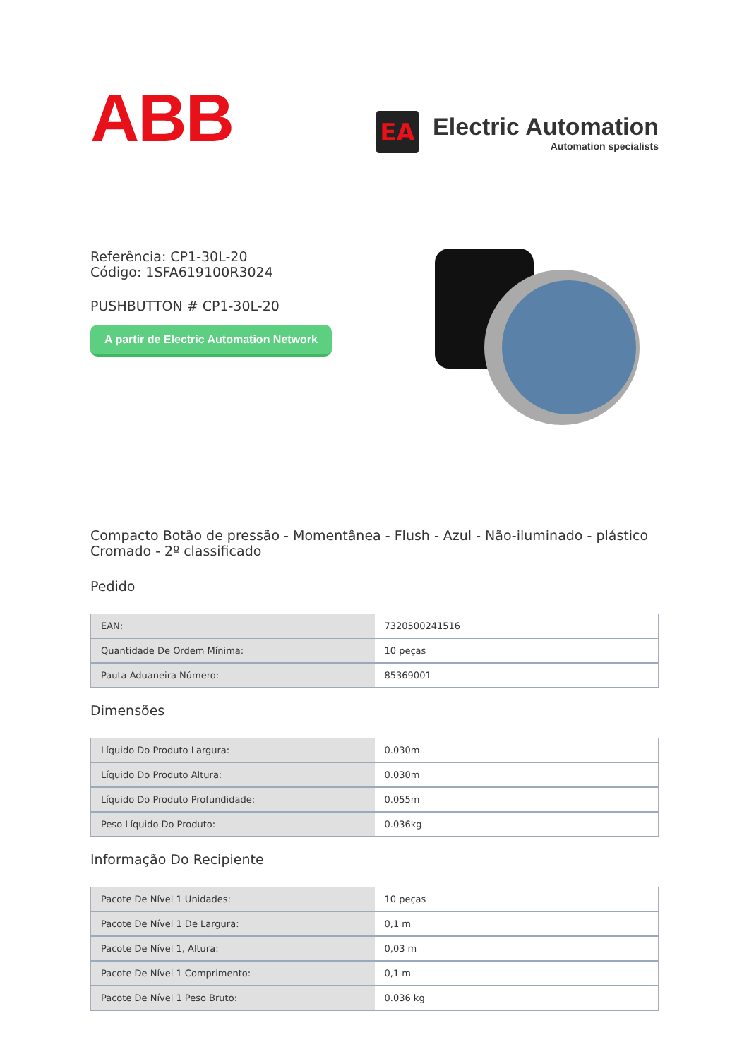ABB
EA
Electric Automation
Automation specialists
Referência: CP1-30L-20
Código: 1SFA619100R3024
PUSHBUTTON # CP1-30L-20
A partir de Electric Automation Network
Compacto Botão de pressão - Momentânea - Flush - Azul - Não-iluminado - plástico Cromado - 2º classificado
Pedido
| EAN: | 7320500241516 |
| Quantidade De Ordem Mínima: | 10 peças |
| Pauta Aduaneira Número: | 85369001 |
Dimensões
| Líquido Do Produto Largura: | 0.030m |
| Líquido Do Produto Altura: | 0.030m |
| Líquido Do Produto Profundidade: | 0.055m |
| Peso Líquido Do Produto: | 0.036kg |
Informação Do Recipiente
| Pacote De Nível 1 Unidades: | 10 peças |
| Pacote De Nível 1 De Largura: | 0,1 m |
| Pacote De Nível 1, Altura: | 0,03 m |
| Pacote De Nível 1 Comprimento: | 0,1 m |
| Pacote De Nível 1 Peso Bruto: | 0.036 kg |